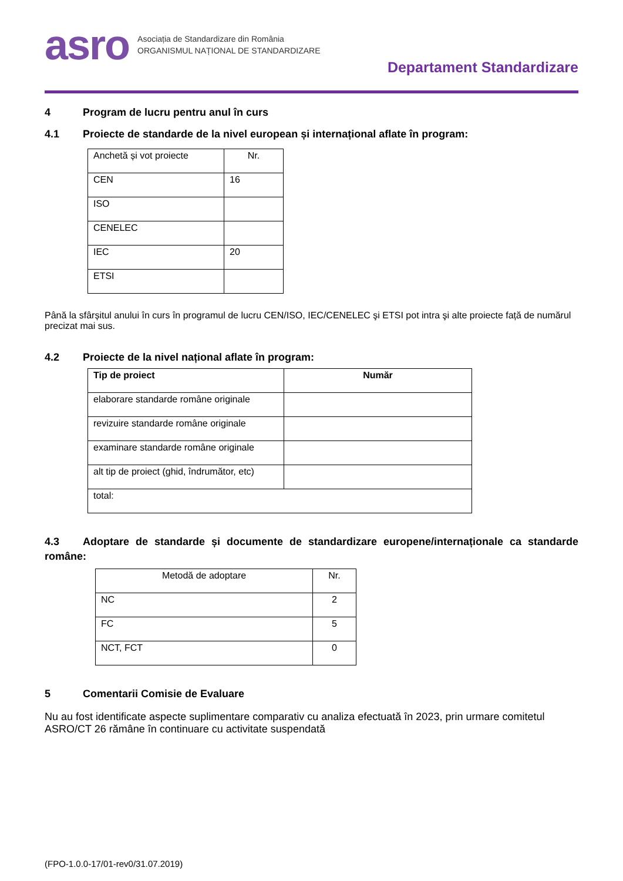asro
Asociația de Standardizare din România
ORGANISMUL NAȚIONAL DE STANDARDIZARE
Departament Standardizare
4 Program de lucru pentru anul în curs
4.1 Proiecte de standarde de la nivel european și internațional aflate în program:
| Anchetă și vot proiecte | Nr. |
| CEN | 16 |
| ISO | |
| CENELEC | |
| IEC | 20 |
| ETSI | |
Până la sfârșitul anului în curs în programul de lucru CEN/ISO, IEC/CENELEC şi ETSI pot intra şi alte proiecte față de numărul precizat mai sus.
4.2 Proiecte de la nivel național aflate în program:
| Tip de proiect | Număr |
| --- | --- |
| elaborare standarde române originale | |
| revizuire standarde române originale | |
| examinare standarde române originale | |
| alt tip de proiect (ghid, îndrumător, etc) | |
| total: | |
4.3 Adoptare de standarde și documente de standardizare europene/internaționale ca standarde române:
| Metodă de adoptare | Nr. |
| NC | 2 |
| FC | 5 |
| NCT, FCT | 0 |
5 Comentarii Comisie de Evaluare
Nu au fost identificate aspecte suplimentare comparativ cu analiza efectuată în 2023, prin urmare comitetul ASRO/CT 26 rămâne în continuare cu activitate suspendată
(FPO-1.0.0-17/01-rev0/31.07.2019)